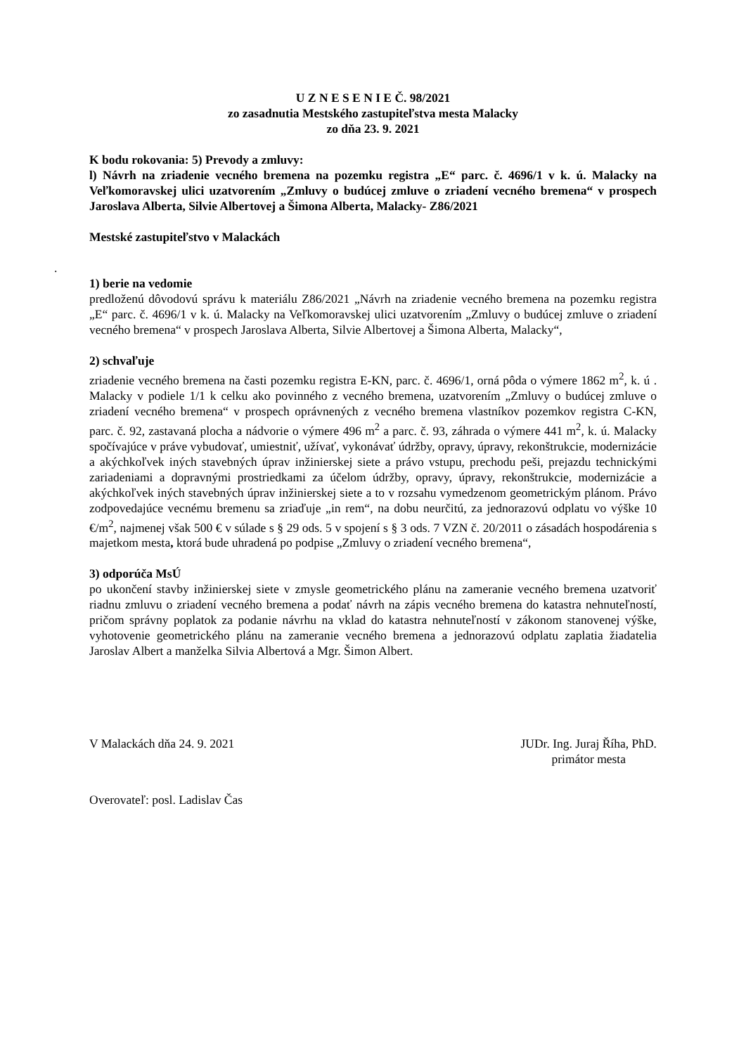U Z N E S E N I E Č. 98/2021
zo zasadnutia Mestského zastupiteľstva mesta Malacky
zo dňa 23. 9. 2021
K bodu rokovania: 5) Prevody a zmluvy:
l) Návrh na zriadenie vecného bremena na pozemku registra „E“ parc. č. 4696/1 v k. ú. Malacky na Veľkomoravskej ulici uzatvorením „Zmluvy o budúcej zmluve o zriadení vecného bremena“ v prospech Jaroslava Alberta, Silvie Albertovej a Šimona Alberta, Malacky- Z86/2021
Mestské zastupiteľstvo v Malackách
.
1) berie na vedomie
predloženú dôvodovú správu k materiálu Z86/2021 „Návrh na zriadenie vecného bremena na pozemku registra „E“ parc. č. 4696/1 v k. ú. Malacky na Veľkomoravskej ulici uzatvorením „Zmluvy o budúcej zmluve o zriadení vecného bremena“ v prospech Jaroslava Alberta, Silvie Albertovej a Šimona Alberta, Malacky“,
2) schvaľuje
zriadenie vecného bremena na časti pozemku registra E-KN, parc. č. 4696/1, orná pôda o výmere 1862 m<sup>2</sup>, k. ú . Malacky v podiele 1/1 k celku ako povinného z vecného bremena, uzatvorením „Zmluvy o budúcej zmluve o zriadení vecného bremena“ v prospech oprávnených z vecného bremena vlastníkov pozemkov registra C-KN, parc. č. 92, zastavaná plocha a nádvorie o výmere 496 m<sup>2</sup> a parc. č. 93, záhrada o výmere 441 m<sup>2</sup>, k. ú. Malacky spočívajúce v práve vybudovať, umiestniť, užívať, vykonávať údržby, opravy, úpravy, rekonštrukcie, modernizácie a akýchkoľvek iných stavebných úprav inžinierskej siete a právo vstupu, prechodu peši, prejazdu technickými zariadeniami a dopravnými prostriedkami za účelom údržby, opravy, úpravy, rekonštrukcie, modernizácie a akýchkoľvek iných stavebných úprav inžinierskej siete a to v rozsahu vymedzenom geometrickým plánom. Právo zodpovedajúce vecnému bremenu sa zriaďuje „in rem“, na dobu neurčitú, za jednorazovú odplatu vo výške 10 €/m<sup>2</sup>, najmenej však 500 € v súlade s § 29 ods. 5 v spojení s § 3 ods. 7 VZN č. 20/2011 o zásadách hospodárenia s majetkom mesta, ktorá bude uhradená po podpise „Zmluvy o zriadení vecného bremena“,
3) odporúča MsÚ
po ukončení stavby inžinierskej siete v zmysle geometrického plánu na zameranie vecného bremena uzatvoriť riadnu zmluvu o zriadení vecného bremena a podať návrh na zápis vecného bremena do katastra nehnuteľností, pričom správny poplatok za podanie návrhu na vklad do katastra nehnuteľností v zákonom stanovenej výške, vyhotovenie geometrického plánu na zameranie vecného bremena a jednorazovú odplatu zaplatia žiadatelia Jaroslav Albert a manželka Silvia Albertová a Mgr. Šimon Albert.
V Malackách dňa 24. 9. 2021 JUDr. Ing. Juraj Říha, PhD.
primátor mesta
Overovateľ: posl. Ladislav Čas